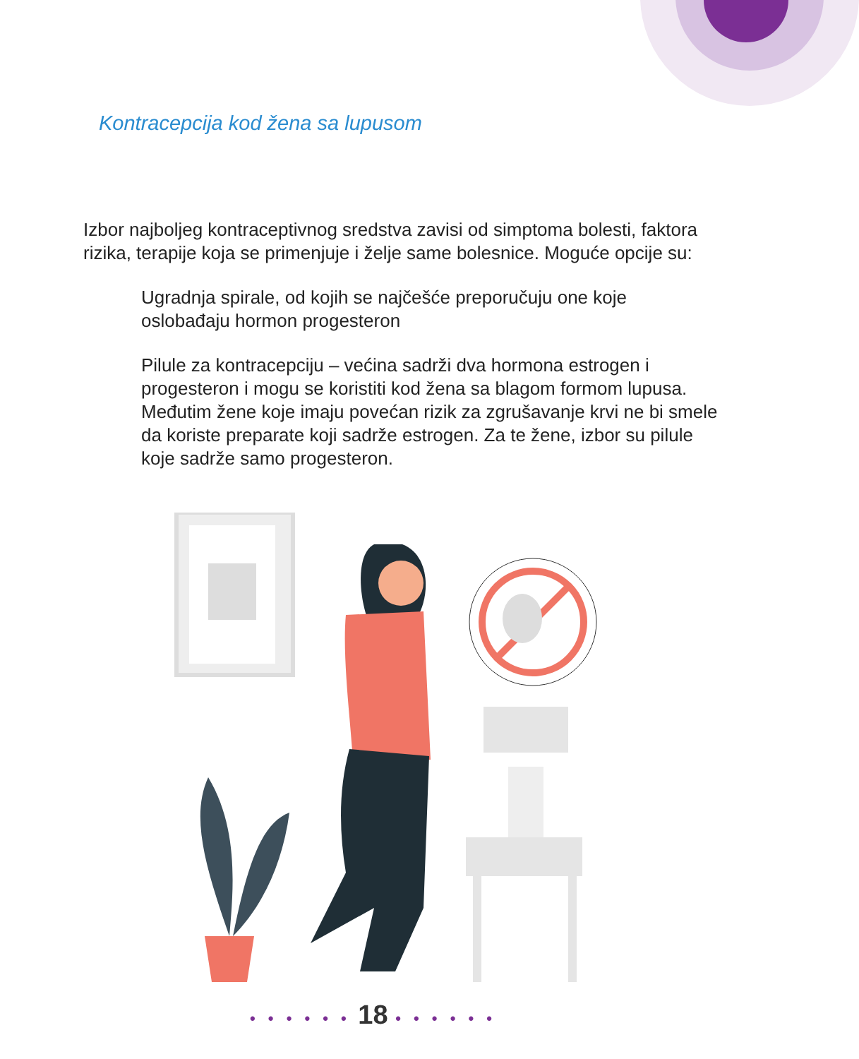Kontracepcija kod žena sa lupusom
Izbor najboljeg kontraceptivnog sredstva zavisi od simptoma bolesti, faktora rizika, terapije koja se primenjuje i želje same bolesnice. Moguće opcije su:
Ugradnja spirale, od kojih se najčešće preporučuju one koje oslobađaju hormon progesteron
Pilule za kontracepciju – većina sadrži dva hormona estrogen i progesteron i mogu se koristiti kod žena sa blagom formom lupusa. Međutim žene koje imaju povećan rizik za zgrušavanje krvi ne bi smele da koriste preparate koji sadrže estrogen. Za te žene, izbor su pilule koje sadrže samo progesteron.
• • • • • • 18 • • • • • •